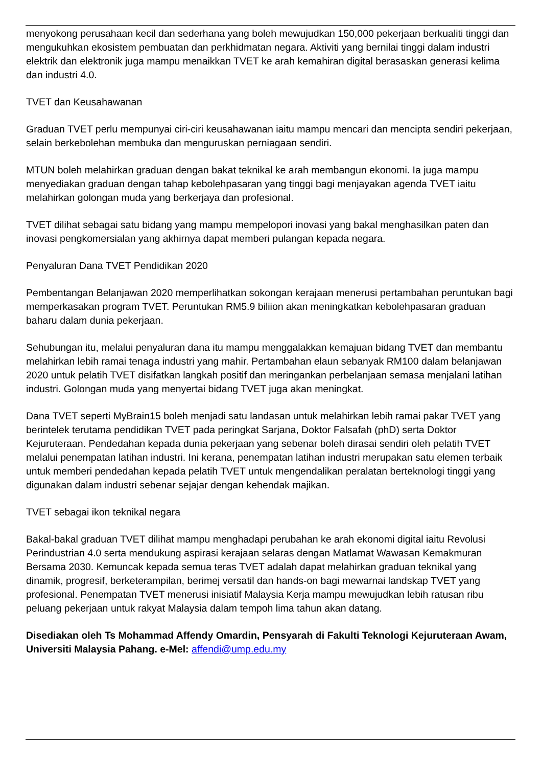menyokong perusahaan kecil dan sederhana yang boleh mewujudkan 150,000 pekerjaan berkualiti tinggi dan mengukuhkan ekosistem pembuatan dan perkhidmatan negara. Aktiviti yang bernilai tinggi dalam industri elektrik dan elektronik juga mampu menaikkan TVET ke arah kemahiran digital berasaskan generasi kelima dan industri 4.0.
TVET dan Keusahawanan
Graduan TVET perlu mempunyai ciri-ciri keusahawanan iaitu mampu mencari dan mencipta sendiri pekerjaan, selain berkebolehan membuka dan menguruskan perniagaan sendiri.
MTUN boleh melahirkan graduan dengan bakat teknikal ke arah membangun ekonomi. Ia juga mampu menyediakan graduan dengan tahap kebolehpasaran yang tinggi bagi menjayakan agenda TVET iaitu melahirkan golongan muda yang berkerjaya dan profesional.
TVET dilihat sebagai satu bidang yang mampu mempelopori inovasi yang bakal menghasilkan paten dan inovasi pengkomersialan yang akhirnya dapat memberi pulangan kepada negara.
Penyaluran Dana TVET Pendidikan 2020
Pembentangan Belanjawan 2020 memperlihatkan sokongan kerajaan menerusi pertambahan peruntukan bagi memperkasakan program TVET. Peruntukan RM5.9 biliion akan meningkatkan kebolehpasaran graduan baharu dalam dunia pekerjaan.
Sehubungan itu, melalui penyaluran dana itu mampu menggalakkan kemajuan bidang TVET dan membantu melahirkan lebih ramai tenaga industri yang mahir. Pertambahan elaun sebanyak RM100 dalam belanjawan 2020 untuk pelatih TVET disifatkan langkah positif dan meringankan perbelanjaan semasa menjalani latihan industri. Golongan muda yang menyertai bidang TVET juga akan meningkat.
Dana TVET seperti MyBrain15 boleh menjadi satu landasan untuk melahirkan lebih ramai pakar TVET yang berintelek terutama pendidikan TVET pada peringkat Sarjana, Doktor Falsafah (phD) serta Doktor Kejuruteraan. Pendedahan kepada dunia pekerjaan yang sebenar boleh dirasai sendiri oleh pelatih TVET melalui penempatan latihan industri. Ini kerana, penempatan latihan industri merupakan satu elemen terbaik untuk memberi pendedahan kepada pelatih TVET untuk mengendalikan peralatan berteknologi tinggi yang digunakan dalam industri sebenar sejajar dengan kehendak majikan.
TVET sebagai ikon teknikal negara
Bakal-bakal graduan TVET dilihat mampu menghadapi perubahan ke arah ekonomi digital iaitu Revolusi Perindustrian 4.0 serta mendukung aspirasi kerajaan selaras dengan Matlamat Wawasan Kemakmuran Bersama 2030. Kemuncak kepada semua teras TVET adalah dapat melahirkan graduan teknikal yang dinamik, progresif, berketerampilan, berimej versatil dan hands-on bagi mewarnai landskap TVET yang profesional. Penempatan TVET menerusi inisiatif Malaysia Kerja mampu mewujudkan lebih ratusan ribu peluang pekerjaan untuk rakyat Malaysia dalam tempoh lima tahun akan datang.
Disediakan oleh Ts Mohammad Affendy Omardin, Pensyarah di Fakulti Teknologi Kejuruteraan Awam, Universiti Malaysia Pahang. e-Mel: affendi@ump.edu.my